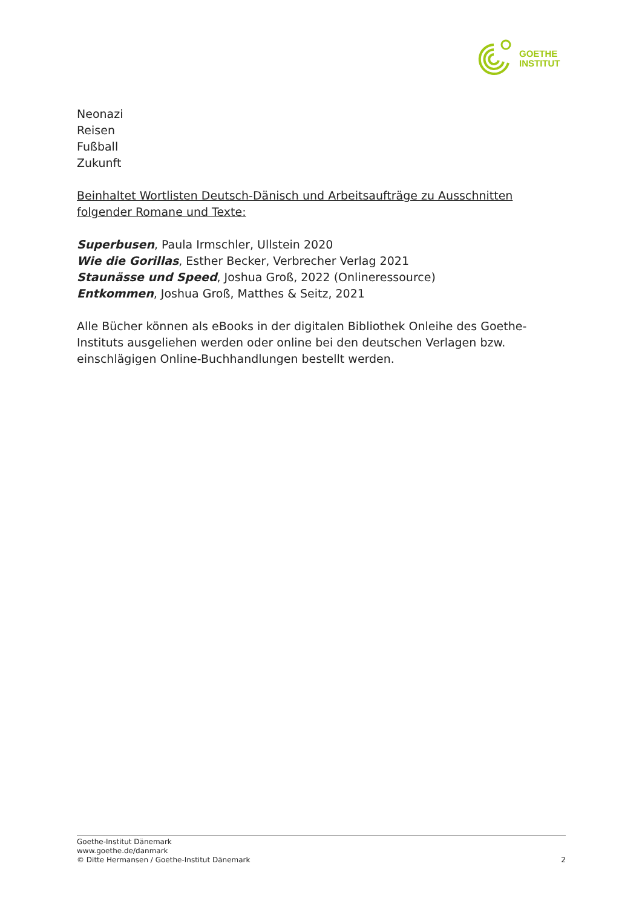GOETHE
INSTITUT
Neonazi
Reisen
Fußball
Zukunft
Beinhaltet Wortlisten Deutsch-Dänisch und Arbeitsaufträge zu Ausschnitten folgender Romane und Texte:
Superbusen, Paula Irmschler, Ullstein 2020
Wie die Gorillas, Esther Becker, Verbrecher Verlag 2021
Staunässe und Speed, Joshua Groß, 2022 (Onlineressource)
Entkommen, Joshua Groß, Matthes & Seitz, 2021
Alle Bücher können als eBooks in der digitalen Bibliothek Onleihe des Goethe-Instituts ausgeliehen werden oder online bei den deutschen Verlagen bzw. einschlägigen Online-Buchhandlungen bestellt werden.
Goethe-Institut Dänemark
www.goethe.de/danmark
© Ditte Hermansen / Goethe-Institut Dänemark
2